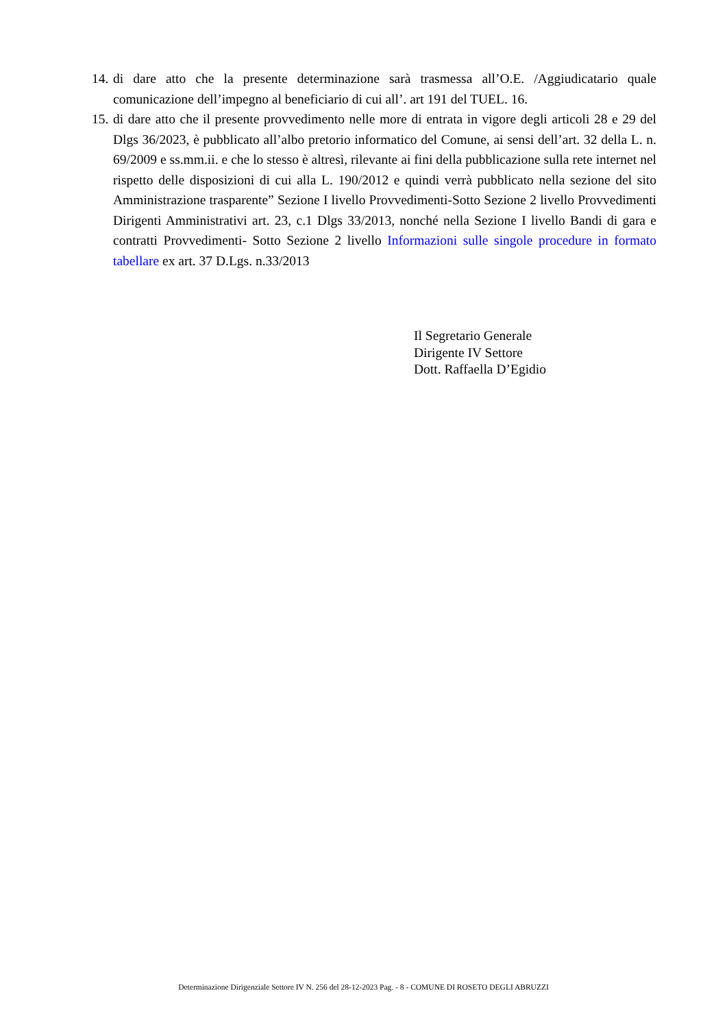14. di dare atto che la presente determinazione sarà trasmessa all’O.E. /Aggiudicatario quale comunicazione dell’impegno al beneficiario di cui all’. art 191 del TUEL. 16.
15. di dare atto che il presente provvedimento nelle more di entrata in vigore degli articoli 28 e 29 del Dlgs 36/2023, è pubblicato all’albo pretorio informatico del Comune, ai sensi dell’art. 32 della L. n. 69/2009 e ss.mm.ii. e che lo stesso è altresì, rilevante ai fini della pubblicazione sulla rete internet nel rispetto delle disposizioni di cui alla L. 190/2012 e quindi verrà pubblicato nella sezione del sito Amministrazione trasparente” Sezione I livello Provvedimenti-Sotto Sezione 2 livello Provvedimenti Dirigenti Amministrativi art. 23, c.1 Dlgs 33/2013, nonché nella Sezione I livello Bandi di gara e contratti Provvedimenti- Sotto Sezione 2 livello Informazioni sulle singole procedure in formato tabellare ex art. 37 D.Lgs. n.33/2013
Il Segretario Generale
Dirigente IV Settore
Dott. Raffaella D’Egidio
Determinazione Dirigenziale Settore IV N. 256 del 28-12-2023 Pag. - 8 - COMUNE DI ROSETO DEGLI ABRUZZI